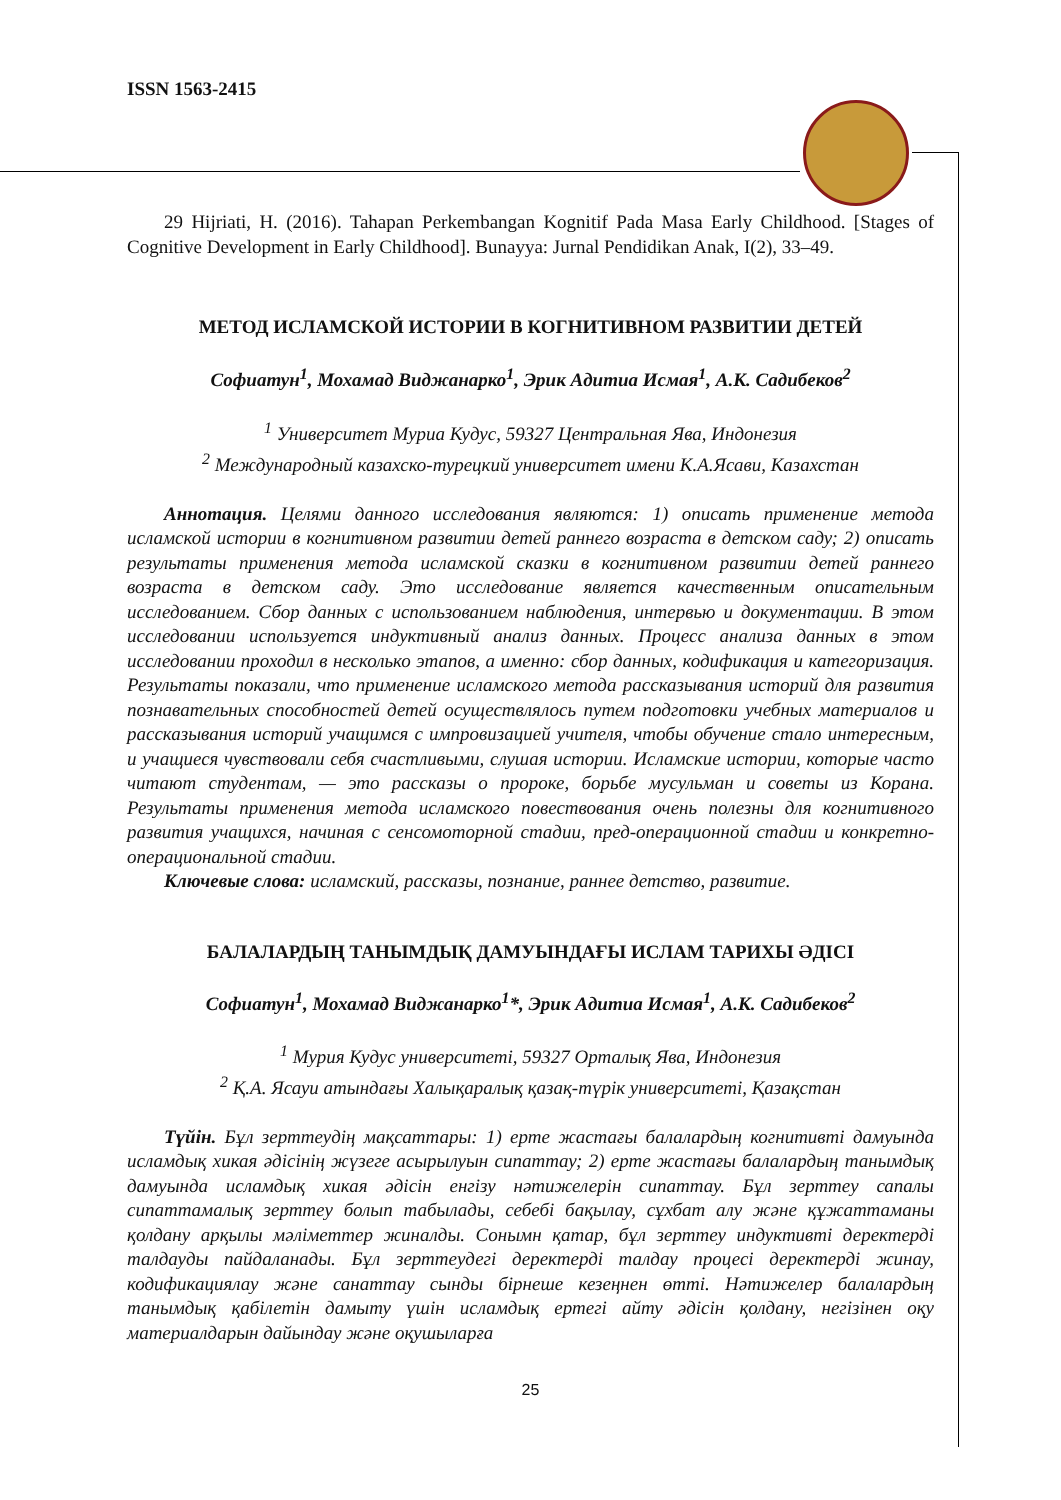ISSN 1563-2415
29 Hijriati, H. (2016). Tahapan Perkembangan Kognitif Pada Masa Early Childhood. [Stages of Cognitive Development in Early Childhood]. Bunayya: Jurnal Pendidikan Anak, I(2), 33–49.
МЕТОД ИСЛАМСКОЙ ИСТОРИИ В КОГНИТИВНОМ РАЗВИТИИ ДЕТЕЙ
Софиатун<sup>1</sup>, Мохамад Виджанарко<sup>1</sup>, Эрик Адитиа Исмая<sup>1</sup>, А.К. Садибеков<sup>2</sup>
<sup>1</sup> Университет Муриа Кудус, 59327 Центральная Ява, Индонезия
<sup>2</sup> Международный казахско-турецкий университет имени К.А.Ясави, Казахстан
Аннотация. Целями данного исследования являются: 1) описать применение метода исламской истории в когнитивном развитии детей раннего возраста в детском саду; 2) описать результаты применения метода исламской сказки в когнитивном развитии детей раннего возраста в детском саду. Это исследование является качественным описательным исследованием. Сбор данных с использованием наблюдения, интервью и документации. В этом исследовании используется индуктивный анализ данных. Процесс анализа данных в этом исследовании проходил в несколько этапов, а именно: сбор данных, кодификация и категоризация. Результаты показали, что применение исламского метода рассказывания историй для развития познавательных способностей детей осуществлялось путем подготовки учебных материалов и рассказывания историй учащимся с импровизацией учителя, чтобы обучение стало интересным, и учащиеся чувствовали себя счастливыми, слушая истории. Исламские истории, которые часто читают студентам, — это рассказы о пророке, борьбе мусульман и советы из Корана. Результаты применения метода исламского повествования очень полезны для когнитивного развития учащихся, начиная с сенсомоторной стадии, пред-операционной стадии и конкретно-операциональной стадии.
Ключевые слова: исламский, рассказы, познание, раннее детство, развитие.
БАЛАЛАРДЫҢ ТАНЫМДЫҚ ДАМУЫНДАҒЫ ИСЛАМ ТАРИХЫ ӘДІСІ
Софиатун<sup>1</sup>, Мохамад Виджанарко<sup>1</sup>*, Эрик Адитиа Исмая<sup>1</sup>, А.К. Садибеков<sup>2</sup>
<sup>1</sup> Мурия Кудус университеті, 59327 Орталық Ява, Индонезия
<sup>2</sup> Қ.А. Ясауи атындағы Халықаралық қазақ-түрік университеті, Қазақстан
Түйін. Бұл зерттеудің мақсаттары: 1) ерте жастағы балалардың когнитивті дамуында исламдық хикая әдісінің жүзеге асырылуын сипаттау; 2) ерте жастағы балалардың танымдық дамуында исламдық хикая әдісін енгізу нәтижелерін сипаттау. Бұл зерттеу сапалы сипаттамалық зерттеу болып табылады, себебі бақылау, сұхбат алу және құжаттаманы қолдану арқылы мәліметтер жиналды. Сонымн қатар, бұл зерттеу индуктивті деректерді талдауды пайдаланады. Бұл зерттеудегі деректерді талдау процесі деректерді жинау, кодификациялау және санаттау сынды бірнеше кезеңнен өтті. Нәтижелер балалардың танымдық қабілетін дамыту үшін исламдық ертегі айту әдісін қолдану, негізінен оқу материалдарын дайындау және оқушыларға
25